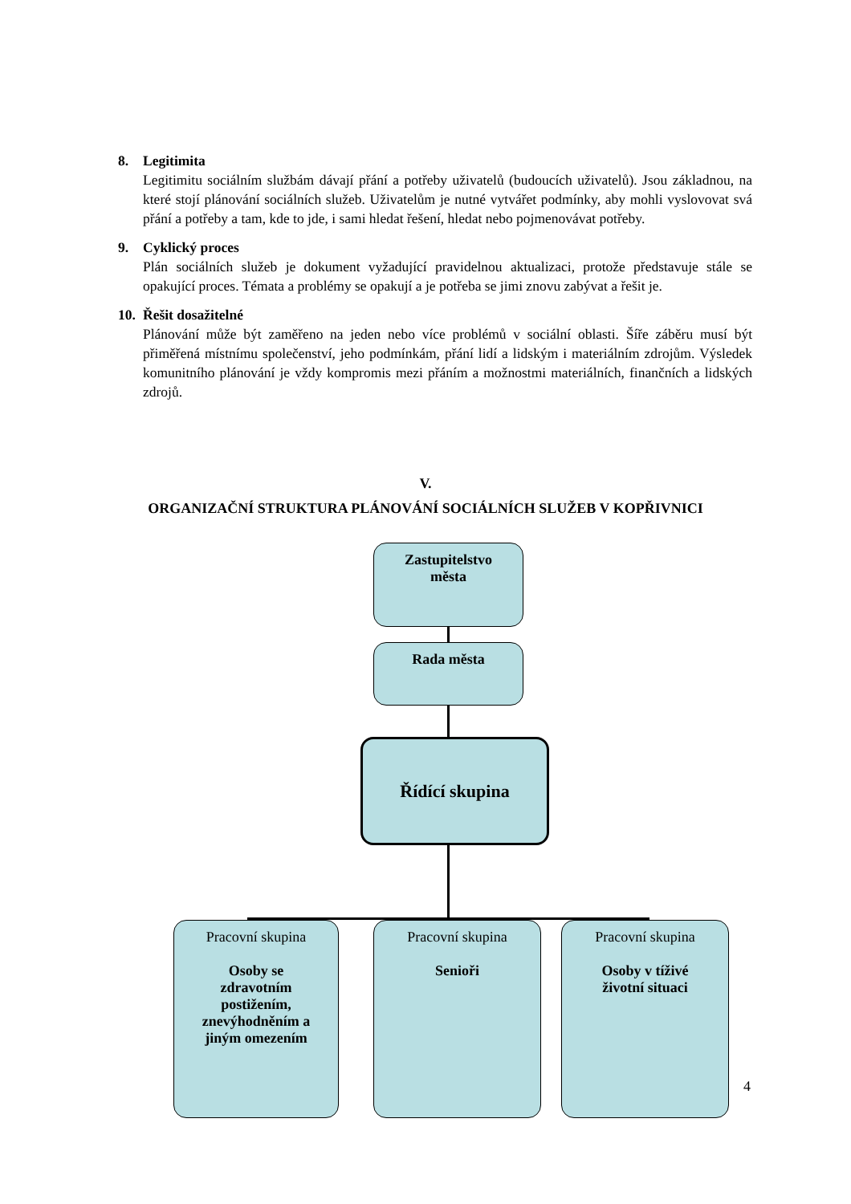8. Legitimita
Legitimitu sociálním službám dávají přání a potřeby uživatelů (budoucích uživatelů). Jsou základnou, na které stojí plánování sociálních služeb. Uživatelům je nutné vytvářet podmínky, aby mohli vyslovovat svá přání a potřeby a tam, kde to jde, i sami hledat řešení, hledat nebo pojmenovávat potřeby.
9. Cyklický proces
Plán sociálních služeb je dokument vyžadující pravidelnou aktualizaci, protože představuje stále se opakující proces. Témata a problémy se opakují a je potřeba se jimi znovu zabývat a řešit je.
10. Řešit dosažitelné
Plánování může být zaměřeno na jeden nebo více problémů v sociální oblasti. Šíře záběru musí být přiměřená místnímu společenství, jeho podmínkám, přání lidí a lidským i materiálním zdrojům. Výsledek komunitního plánování je vždy kompromis mezi přáním a možnostmi materiálních, finančních a lidských zdrojů.
V.
ORGANIZAČNÍ STRUKTURA PLÁNOVÁNÍ SOCIÁLNÍCH SLUŽEB V KOPŘIVNICI
Zastupitelstvo
města
Rada města
Řídící skupina
Pracovní skupina
Osoby se
zdravotním
postižením,
znevýhodněním a
jiným omezením
Pracovní skupina
Senioři
Pracovní skupina
Osoby v tíživé
životní situaci
4